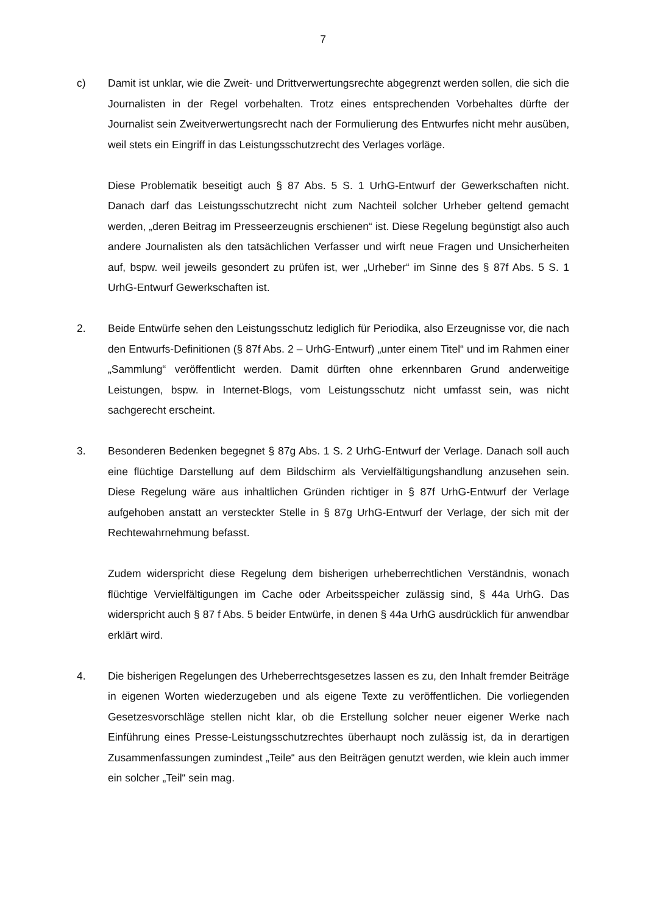7
c) Damit ist unklar, wie die Zweit- und Drittverwertungsrechte abgegrenzt werden sollen, die sich die Journalisten in der Regel vorbehalten. Trotz eines entsprechenden Vorbehaltes dürfte der Journalist sein Zweitverwertungsrecht nach der Formulierung des Entwurfes nicht mehr ausüben, weil stets ein Eingriff in das Leistungsschutzrecht des Verlages vorläge.
Diese Problematik beseitigt auch § 87 Abs. 5 S. 1 UrhG-Entwurf der Gewerkschaften nicht. Danach darf das Leistungsschutzrecht nicht zum Nachteil solcher Urheber geltend gemacht werden, „deren Beitrag im Presseerzeugnis erschienen“ ist. Diese Regelung begünstigt also auch andere Journalisten als den tatsächlichen Verfasser und wirft neue Fragen und Unsicherheiten auf, bspw. weil jeweils gesondert zu prüfen ist, wer „Urheber“ im Sinne des § 87f Abs. 5 S. 1 UrhG-Entwurf Gewerkschaften ist.
2. Beide Entwürfe sehen den Leistungsschutz lediglich für Periodika, also Erzeugnisse vor, die nach den Entwurfs-Definitionen (§ 87f Abs. 2 – UrhG-Entwurf) „unter einem Titel“ und im Rahmen einer „Sammlung“ veröffentlicht werden. Damit dürften ohne erkennbaren Grund anderweitige Leistungen, bspw. in Internet-Blogs, vom Leistungsschutz nicht umfasst sein, was nicht sachgerecht erscheint.
3. Besonderen Bedenken begegnet § 87g Abs. 1 S. 2 UrhG-Entwurf der Verlage. Danach soll auch eine flüchtige Darstellung auf dem Bildschirm als Vervielfältigungshandlung anzusehen sein. Diese Regelung wäre aus inhaltlichen Gründen richtiger in § 87f UrhG-Entwurf der Verlage aufgehoben anstatt an versteckter Stelle in § 87g UrhG-Entwurf der Verlage, der sich mit der Rechtewahrnehmung befasst.
Zudem widerspricht diese Regelung dem bisherigen urheberrechtlichen Verständnis, wonach flüchtige Vervielfältigungen im Cache oder Arbeitsspeicher zulässig sind, § 44a UrhG. Das widerspricht auch § 87 f Abs. 5 beider Entwürfe, in denen § 44a UrhG ausdrücklich für anwendbar erklärt wird.
4. Die bisherigen Regelungen des Urheberrechtsgesetzes lassen es zu, den Inhalt fremder Beiträge in eigenen Worten wiederzugeben und als eigene Texte zu veröffentlichen. Die vorliegenden Gesetzesvorschläge stellen nicht klar, ob die Erstellung solcher neuer eigener Werke nach Einführung eines Presse-Leistungsschutzrechtes überhaupt noch zulässig ist, da in derartigen Zusammenfassungen zumindest „Teile“ aus den Beiträgen genutzt werden, wie klein auch immer ein solcher „Teil“ sein mag.